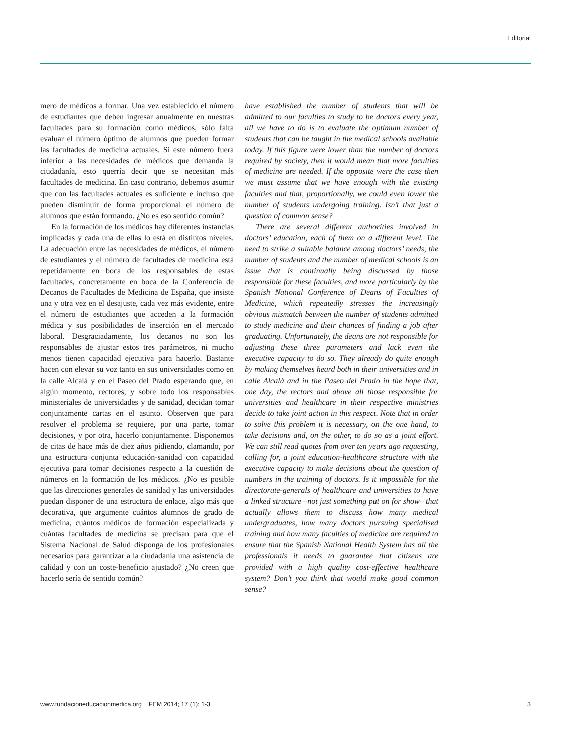Editorial
mero de médicos a formar. Una vez establecido el número de estudiantes que deben ingresar anualmente en nuestras facultades para su formación como médicos, sólo falta evaluar el número óptimo de alumnos que pueden formar las facultades de medicina actuales. Si este número fuera inferior a las necesidades de médicos que demanda la ciudadanía, esto querría decir que se necesitan más facultades de medicina. En caso contrario, debemos asumir que con las facultades actuales es suficiente e incluso que pueden disminuir de forma proporcional el número de alumnos que están formando. ¿No es eso sentido común?
En la formación de los médicos hay diferentes instancias implicadas y cada una de ellas lo está en distintos niveles. La adecuación entre las necesidades de médicos, el número de estudiantes y el número de facultades de medicina está repetidamente en boca de los responsables de estas facultades, concretamente en boca de la Conferencia de Decanos de Facultades de Medicina de España, que insiste una y otra vez en el desajuste, cada vez más evidente, entre el número de estudiantes que acceden a la formación médica y sus posibilidades de inserción en el mercado laboral. Desgraciadamente, los decanos no son los responsables de ajustar estos tres parámetros, ni mucho menos tienen capacidad ejecutiva para hacerlo. Bastante hacen con elevar su voz tanto en sus universidades como en la calle Alcalá y en el Paseo del Prado esperando que, en algún momento, rectores, y sobre todo los responsables ministeriales de universidades y de sanidad, decidan tomar conjuntamente cartas en el asunto. Observen que para resolver el problema se requiere, por una parte, tomar decisiones, y por otra, hacerlo conjuntamente. Disponemos de citas de hace más de diez años pidiendo, clamando, por una estructura conjunta educación-sanidad con capacidad ejecutiva para tomar decisiones respecto a la cuestión de números en la formación de los médicos. ¿No es posible que las direcciones generales de sanidad y las universidades puedan disponer de una estructura de enlace, algo más que decorativa, que argumente cuántos alumnos de grado de medicina, cuántos médicos de formación especializada y cuántas facultades de medicina se precisan para que el Sistema Nacional de Salud disponga de los profesionales necesarios para garantizar a la ciudadanía una asistencia de calidad y con un coste-beneficio ajustado? ¿No creen que hacerlo sería de sentido común?
have established the number of students that will be admitted to our faculties to study to be doctors every year, all we have to do is to evaluate the optimum number of students that can be taught in the medical schools available today. If this figure were lower than the number of doctors required by society, then it would mean that more faculties of medicine are needed. If the opposite were the case then we must assume that we have enough with the existing faculties and that, proportionally, we could even lower the number of students undergoing training. Isn’t that just a question of common sense?
There are several different authorities involved in doctors’ education, each of them on a different level. The need to strike a suitable balance among doctors’ needs, the number of students and the number of medical schools is an issue that is continually being discussed by those responsible for these faculties, and more particularly by the Spanish National Conference of Deans of Faculties of Medicine, which repeatedly stresses the increasingly obvious mismatch between the number of students admitted to study medicine and their chances of finding a job after graduating. Unfortunately, the deans are not responsible for adjusting these three parameters and lack even the executive capacity to do so. They already do quite enough by making themselves heard both in their universities and in calle Alcalá and in the Paseo del Prado in the hope that, one day, the rectors and above all those responsible for universities and healthcare in their respective ministries decide to take joint action in this respect. Note that in order to solve this problem it is necessary, on the one hand, to take decisions and, on the other, to do so as a joint effort. We can still read quotes from over ten years ago requesting, calling for, a joint education-healthcare structure with the executive capacity to make decisions about the question of numbers in the training of doctors. Is it impossible for the directorate-generals of healthcare and universities to have a linked structure –not just something put on for show– that actually allows them to discuss how many medical undergraduates, how many doctors pursuing specialised training and how many faculties of medicine are required to ensure that the Spanish National Health System has all the professionals it needs to guarantee that citizens are provided with a high quality cost-effective healthcare system? Don’t you think that would make good common sense?
www.fundacioneducacionmedica.org FEM 2014; 17 (1): 1-3 3